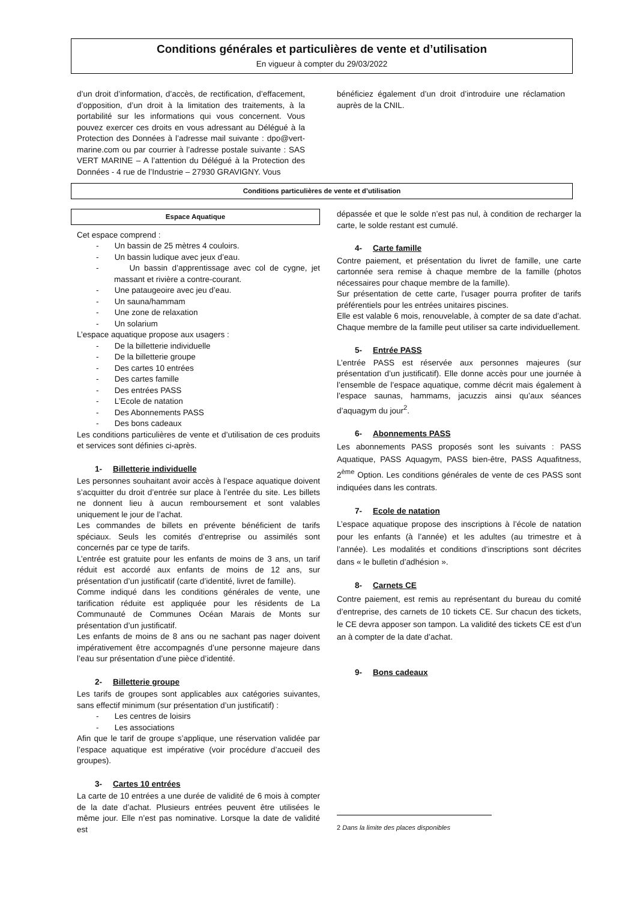Conditions générales et particulières de vente et d’utilisation
En vigueur à compter du 29/03/2022
d’un droit d’information, d’accès, de rectification, d’effacement, d’opposition, d’un droit à la limitation des traitements, à la portabilité sur les informations qui vous concernent. Vous pouvez exercer ces droits en vous adressant au Délégué à la Protection des Données à l’adresse mail suivante : dpo@vert-marine.com ou par courrier à l’adresse postale suivante : SAS VERT MARINE – A l’attention du Délégué à la Protection des Données - 4 rue de l’Industrie – 27930 GRAVIGNY. Vous
bénéficiez également d’un droit d’introduire une réclamation auprès de la CNIL.
Conditions particulières de vente et d’utilisation
Espace Aquatique
Cet espace comprend :
- Un bassin de 25 mètres 4 couloirs.
- Un bassin ludique avec jeux d’eau.
- Un bassin d’apprentissage avec col de cygne, jet massant et rivière a contre-courant.
- Une pataugeoire avec jeu d’eau.
- Un sauna/hammam
- Une zone de relaxation
- Un solarium
L’espace aquatique propose aux usagers :
- De la billetterie individuelle
- De la billetterie groupe
- Des cartes 10 entrées
- Des cartes famille
- Des entrées PASS
- L’Ecole de natation
- Des Abonnements PASS
- Des bons cadeaux
Les conditions particulières de vente et d’utilisation de ces produits et services sont définies ci-après.
1- Billetterie individuelle
Les personnes souhaitant avoir accès à l’espace aquatique doivent s’acquitter du droit d’entrée sur place à l’entrée du site. Les billets ne donnent lieu à aucun remboursement et sont valables uniquement le jour de l’achat.
Les commandes de billets en prévente bénéficient de tarifs spéciaux. Seuls les comités d’entreprise ou assimilés sont concernés par ce type de tarifs.
L’entrée est gratuite pour les enfants de moins de 3 ans, un tarif réduit est accordé aux enfants de moins de 12 ans, sur présentation d’un justificatif (carte d’identité, livret de famille).
Comme indiqué dans les conditions générales de vente, une tarification réduite est appliquée pour les résidents de La Communauté de Communes Océan Marais de Monts sur présentation d’un justificatif.
Les enfants de moins de 8 ans ou ne sachant pas nager doivent impérativement être accompagnés d’une personne majeure dans l’eau sur présentation d’une pièce d’identité.
2- Billetterie groupe
Les tarifs de groupes sont applicables aux catégories suivantes, sans effectif minimum (sur présentation d’un justificatif) :
- Les centres de loisirs
- Les associations
Afin que le tarif de groupe s’applique, une réservation validée par l’espace aquatique est impérative (voir procédure d’accueil des groupes).
3- Cartes 10 entrées
La carte de 10 entrées a une durée de validité de 6 mois à compter de la date d’achat. Plusieurs entrées peuvent être utilisées le même jour. Elle n’est pas nominative. Lorsque la date de validité est
dépassée et que le solde n’est pas nul, à condition de recharger la carte, le solde restant est cumulé.
4- Carte famille
Contre paiement, et présentation du livret de famille, une carte cartonnée sera remise à chaque membre de la famille (photos nécessaires pour chaque membre de la famille).
Sur présentation de cette carte, l’usager pourra profiter de tarifs préférentiels pour les entrées unitaires piscines.
Elle est valable 6 mois, renouvelable, à compter de sa date d’achat. Chaque membre de la famille peut utiliser sa carte individuellement.
5- Entrée PASS
L’entrée PASS est réservée aux personnes majeures (sur présentation d’un justificatif). Elle donne accès pour une journée à l’ensemble de l’espace aquatique, comme décrit mais également à l’espace saunas, hammams, jacuzzis ainsi qu’aux séances d’aquagym du jour<sup>2</sup>.
6- Abonnements PASS
Les abonnements PASS proposés sont les suivants : PASS Aquatique, PASS Aquagym, PASS bien-être, PASS Aquafitness, 2<sup>ème</sup> Option. Les conditions générales de vente de ces PASS sont indiquées dans les contrats.
7- Ecole de natation
L’espace aquatique propose des inscriptions à l’école de natation pour les enfants (à l’année) et les adultes (au trimestre et à l’année). Les modalités et conditions d’inscriptions sont décrites dans « le bulletin d’adhésion ».
8- Carnets CE
Contre paiement, est remis au représentant du bureau du comité d’entreprise, des carnets de 10 tickets CE. Sur chacun des tickets, le CE devra apposer son tampon. La validité des tickets CE est d’un an à compter de la date d’achat.
9- Bons cadeaux
2 Dans la limite des places disponibles